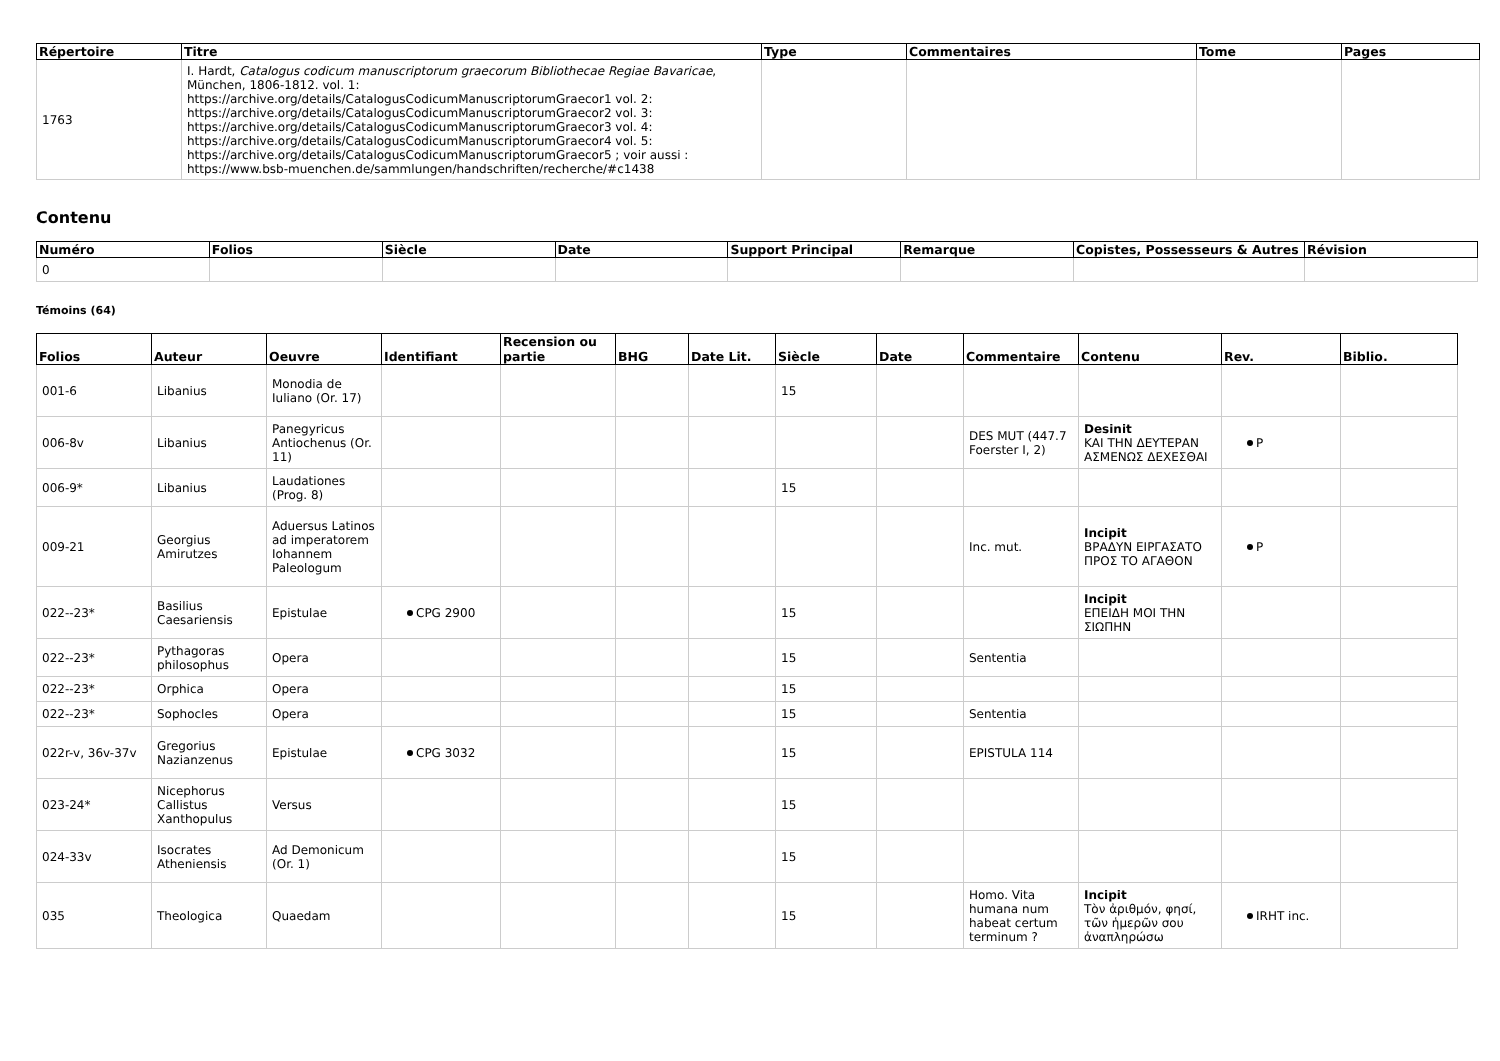| Répertoire | Titre | Type | Commentaires | Tome | Pages |
| --- | --- | --- | --- | --- | --- |
| 1763 | I. Hardt, Catalogus codicum manuscriptorum graecorum Bibliothecae Regiae Bavaricae , München, 1806-1812. vol. 1: https://archive.org/details/CatalogusCodicumManuscriptorumGraecor1 vol. 2: https://archive.org/details/CatalogusCodicumManuscriptorumGraecor2 vol. 3: https://archive.org/details/CatalogusCodicumManuscriptorumGraecor3 vol. 4: https://archive.org/details/CatalogusCodicumManuscriptorumGraecor4 vol. 5: https://archive.org/details/CatalogusCodicumManuscriptorumGraecor5 ; voir aussi : https://www.bsb-muenchen.de/sammlungen/handschriften/recherche/#c1438 | | | | |
Contenu
| Numéro | Folios | Siècle | Date | Support Principal | Remarque | Copistes, Possesseurs & Autres | Révision |
| --- | --- | --- | --- | --- | --- | --- | --- |
| 0 | | | | | | | |
Témoins (64)
| Folios | Auteur | Oeuvre | Identifiant | Recension ou partie | BHG | Date Lit. | Siècle | Date | Commentaire | Contenu | Rev. | Biblio. |
| --- | --- | --- | --- | --- | --- | --- | --- | --- | --- | --- | --- | --- |
| 001-6 | Libanius | Monodia de Iuliano (Or. 17) | | | | | 15 | | | | | |
| 006-8v | Libanius | Panegyricus Antiochenus (Or. 11) | | | | | | | DES MUT (447.7 Foerster I, 2) | Desinit ΚΑΙ ΤΗΝ ΔΕΥΤΕΡΑΝ ΑΣΜΕΝΩΣ ΔΕΧΕΣΘΑΙ | P | |
| 006-9* | Libanius | Laudationes (Prog. 8) | | | | | 15 | | | | | |
| 009-21 | Georgius Amirutzes | Aduersus Latinos ad imperatorem Iohannem Paleologum | | | | | | | Inc. mut. | Incipit ΒΡΑΔΥΝ ΕΙΡΓΑΣΑΤΟ ΠΡΟΣ ΤΟ ΑΓΑΘΟΝ | P | |
| 022--23* | Basilius Caesariensis | Epistulae | CPG 2900 | | | | 15 | | | Incipit ΕΠΕΙΔΗ ΜΟΙ ΤΗΝ ΣΙΩΠΗΝ | | |
| 022--23* | Pythagoras philosophus | Opera | | | | | 15 | | Sententia | | | |
| 022--23* | Orphica | Opera | | | | | 15 | | | | | |
| 022--23* | Sophocles | Opera | | | | | 15 | | Sententia | | | |
| 022r-v, 36v-37v | Gregorius Nazianzenus | Epistulae | CPG 3032 | | | | 15 | | EPISTULA 114 | | | |
| 023-24* | Nicephorus Callistus Xanthopulus | Versus | | | | | 15 | | | | | |
| 024-33v | Isocrates Atheniensis | Ad Demonicum (Or. 1) | | | | | 15 | | | | | |
| 035 | Theologica | Quaedam | | | | | 15 | | Homo. Vita humana num habeat certum terminum ? | Incipit Τὸν ἀριθμόν, φησί, τῶν ἡμερῶν σου ἀναπληρώσω | IRHT inc. | |